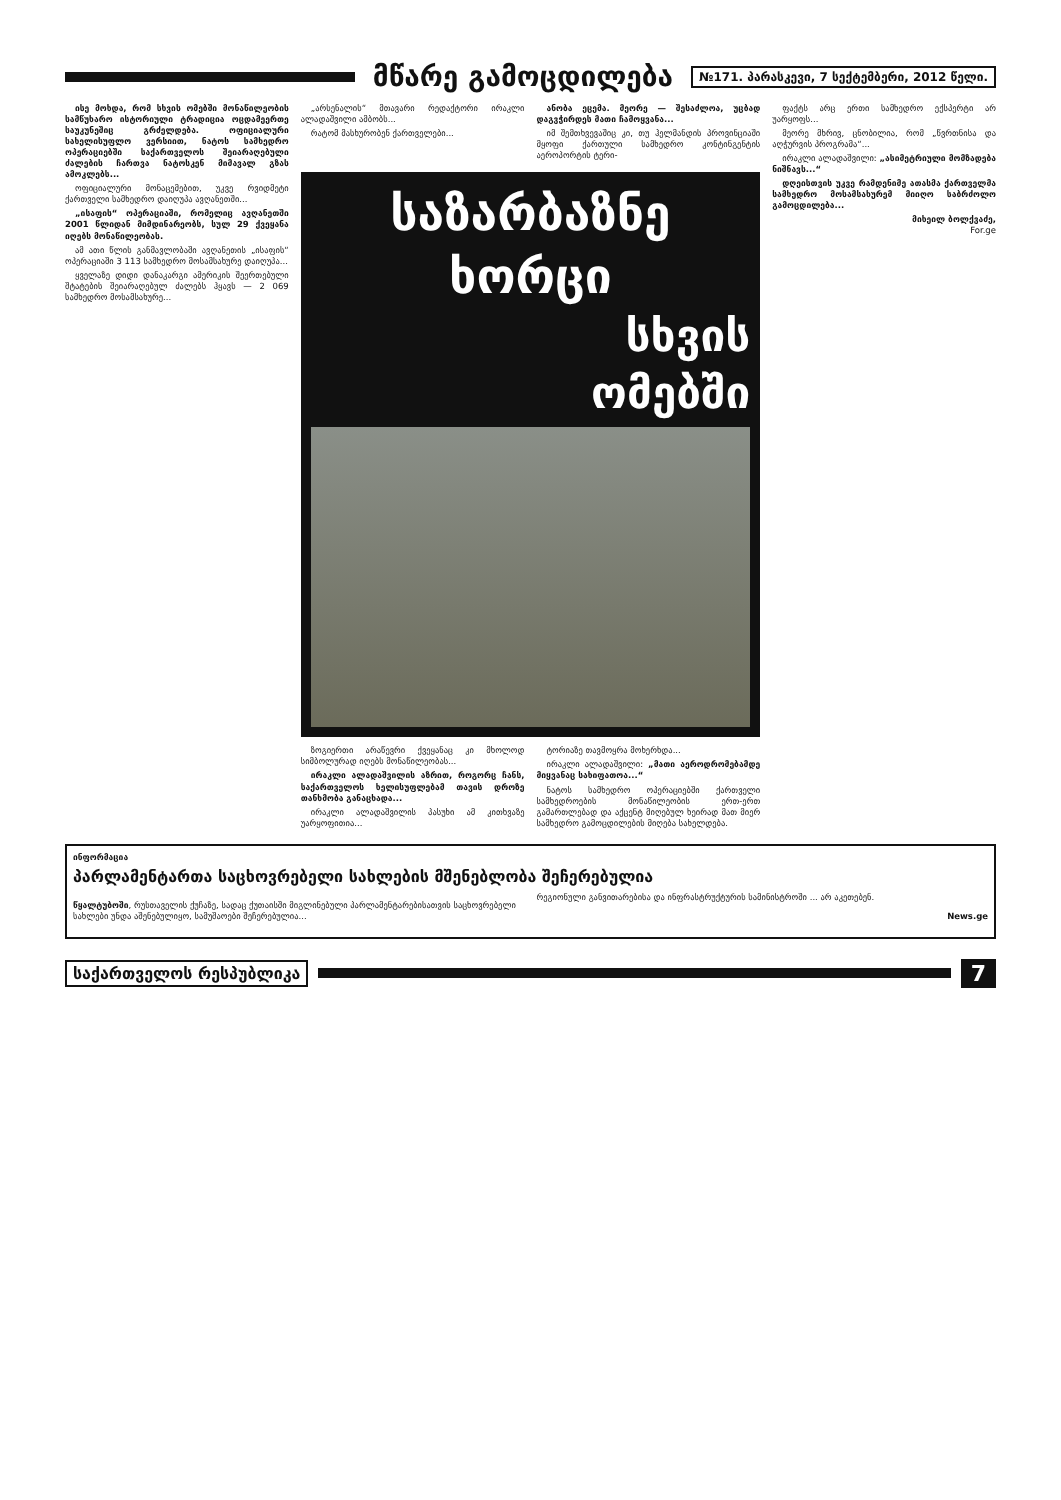მწარე გამოცდილება
№171. პარასკევი, 7 სექტემბერი, 2012 წელი.
ისე მოხდა, რომ სხვის ომებში მონაწილეობის სამწუხარო ისტორიული ტრადიცია ოცდამეერთე საუკუნეშიც გრძელდება. ოფიციალური სახელისუფლო ვერსიით, ნატოს სამხედრო ოპერაციებში საქართველოს შეიარაღებული ძალების ჩართვა ნატოსკენ მიმავალ გზას ამოკლებს...
ოფიციალური მონაცემებით, უკვე რვიდმეტი ქართველი სამხედრო დაიღუპა ავღანეთში...
„ისაფის“ ოპერაციაში, რომელიც ავღანეთში 2001 წლიდან მიმდინარეობს, სულ 29 ქვეყანა იღებს მონაწილეობას.
ამ ათი წლის განმავლობაში ავღანეთის „ისაფის“ ოპერაციაში 3 113 სამხედრო მოსამსახურე დაიღუპა...
ყველაზე დიდი დანაკარგი ამერიკის შეერთებული შტატების შეიარაღებულ ძალებს ჰყავს — 2 069 სამხედრო მოსამსახურე...
„არსენალის“ მთავარი რედაქტორი ირაკლი ალადაშვილი ამბობს...
რატომ მასხურობენ ქართველები...
ანობა ეცემა. მეორე — შესაძლოა, უცბად დაგვჭირდეს მათი ჩამოყვანა...
იმ შემთხვევაშიც კი, თუ ჰელმანდის პროვინციაში მყოფი ქართული სამხედრო კონტინგენტის აეროპორტის ტერი-
საზარბაზნე ხორცი
სხვის
ომებში
ზოგიერთი არაწევრი ქვეყანაც კი მხოლოდ სიმბოლურად იღებს მონაწილეობას...
ირაკლი ალადაშვილის აზრით, როგორც ჩანს, საქართველოს ხელისუფლებამ თავის დროზე თანხმობა განაცხადა...
ირაკლი ალადაშვილის პასუხი ამ კითხვაზე უარყოფითია...
ტორიაზე თავმოყრა მოხერხდა...
ირაკლი ალადაშვილი: „მათი აეროდრომებამდე მიყვანაც სახიფათოა...“
ნატოს სამხედრო ოპერაციებში ქართველი სამხედროების მონაწილეობის ერთ-ერთ გამართლებად და აქცენტ მიღებულ ხეირად მათ მიერ სამხედრო გამოცდილების მიღება სახელდება.
ფაქტს არც ერთი სამხედრო ექსპერტი არ უარყოფს...
მეორე მხრივ, ცნობილია, რომ „წვრთნისა და აღჭურვის პროგრამა“...
ირაკლი ალადაშვილი: „ასიმეტრიული მომზადება ნიშნავს...“
დღეისთვის უკვე რამდენიმე ათასმა ქართველმა სამხედრო მოსამსახურემ მიიღო საბრძოლო გამოცდილება...
მიხეილ ბოლქვაძე,
For.ge
ინფორმაცია
პარლამენტართა საცხოვრებელი სახლების მშენებლობა შეჩერებულია
წყალტუბოში, რუსთაველის ქუჩაზე, სადაც ქუთაისში მიგლინებული პარლამენტარებისათვის საცხოვრებელი სახლები უნდა აშენებულიყო, სამუშაოები შეჩერებულია...
რეგიონული განვითარებისა და ინფრასტრუქტურის სამინისტროში ... არ აკეთებენ.
News.ge
საქართველოს რესპუბლიკა
7